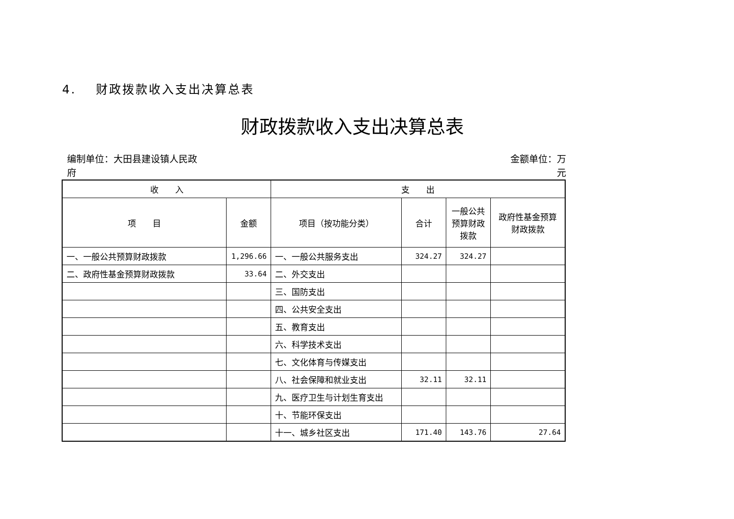4. 财政拨款收入支出决算总表
财政拨款收入支出决算总表
编制单位：大田县建设镇人民政
府
金额单位：万
元
| 收 入 | | 支 出 | | | |
| --- | --- | --- | --- | --- | --- |
| 项 目 | 金额 | 项目（按功能分类） | 合计 | 一般公共预算财政拨款 | 政府性基金预算财政拨款 |
| 一、一般公共预算财政拨款 | 1,296.66 | 一、一般公共服务支出 | 324.27 | 324.27 | |
| 二、政府性基金预算财政拨款 | 33.64 | 二、外交支出 | | | |
| | | 三、国防支出 | | | |
| | | 四、公共安全支出 | | | |
| | | 五、教育支出 | | | |
| | | 六、科学技术支出 | | | |
| | | 七、文化体育与传媒支出 | | | |
| | | 八、社会保障和就业支出 | 32.11 | 32.11 | |
| | | 九、医疗卫生与计划生育支出 | | | |
| | | 十、节能环保支出 | | | |
| | | 十一、城乡社区支出 | 171.40 | 143.76 | 27.64 |